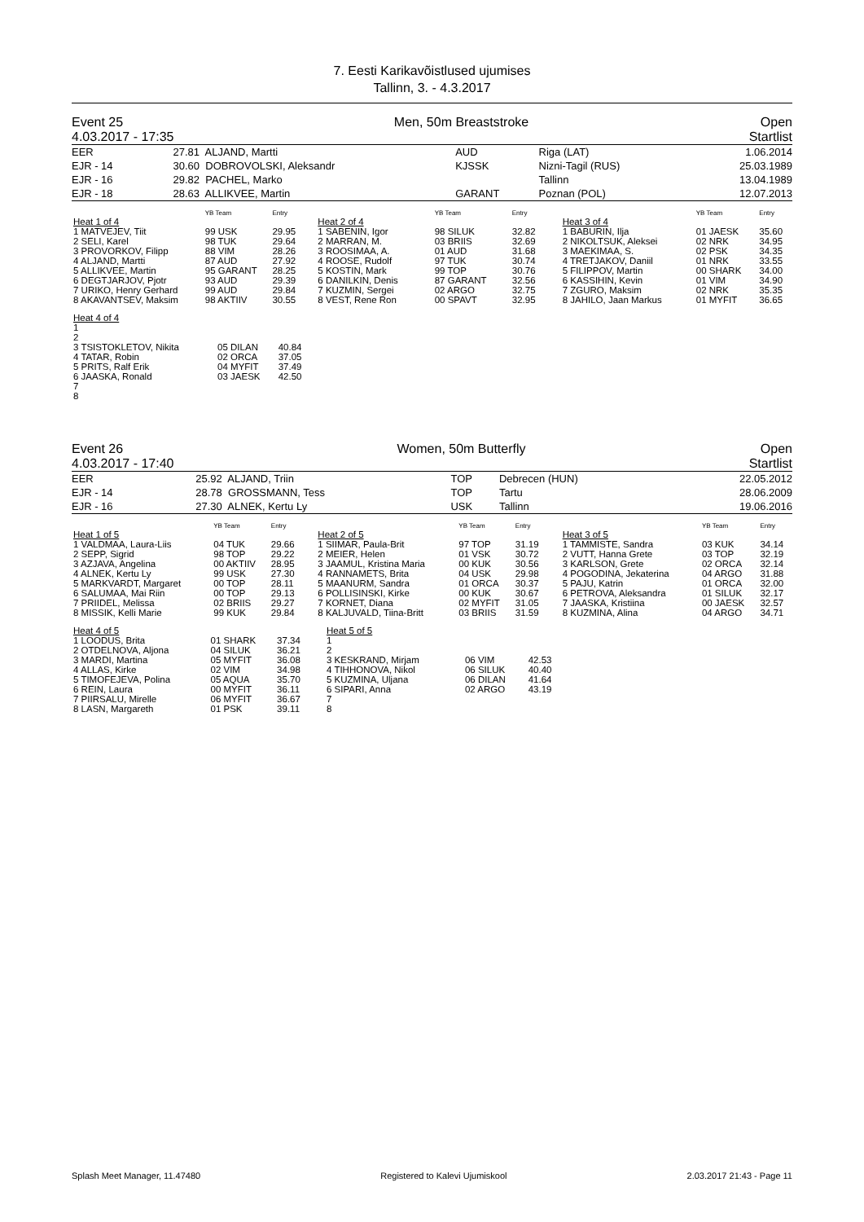7. Eesti Karikavõistlused ujumises
Tallinn, 3. - 4.3.2017
Event 25
4.03.2017 - 17:35 Men, 50m Breaststroke Open
Startlist
| EER | 27.81 | ALJAND, Martti | AUD | Riga (LAT) | 1.06.2014 |
| EJR - 14 | 30.60 | DOBROVOLSKI, Aleksandr | KJSSK | Nizni-Tagil (RUS) | 25.03.1989 |
| EJR - 16 | 29.82 | PACHEL, Marko | | Tallinn | 13.04.1989 |
| EJR - 18 | 28.63 | ALLIKVEE, Martin | GARANT | Poznan (POL) | 12.07.2013 |
| | YB Team | Entry |
| --- | --- | --- |
| Heat 1 of 4 | | |
| 1 MATVEJEV, Tiit | 99 USK | 29.95 |
| 2 SELI, Karel | 98 TUK | 29.64 |
| 3 PROVORKOV, Filipp | 88 VIM | 28.26 |
| 4 ALJAND, Martti | 87 AUD | 27.92 |
| 5 ALLIKVEE, Martin | 95 GARANT | 28.25 |
| 6 DEGTJARJOV, Pjotr | 93 AUD | 29.39 |
| 7 URIKO, Henry Gerhard | 99 AUD | 29.84 |
| 8 AKAVANTSEV, Maksim | 98 AKTIIV | 30.55 |
| | YB Team | Entry |
| --- | --- | --- |
| Heat 2 of 4 | | |
| 1 SABENIN, Igor | 98 SILUK | 32.82 |
| 2 MARRAN, M. | 03 BRIIS | 32.69 |
| 3 ROOSIMAA, A. | 01 AUD | 31.68 |
| 4 ROOSE, Rudolf | 97 TUK | 30.74 |
| 5 KOSTIN, Mark | 99 TOP | 30.76 |
| 6 DANILKIN, Denis | 87 GARANT | 32.56 |
| 7 KUZMIN, Sergei | 02 ARGO | 32.75 |
| 8 VEST, Rene Ron | 00 SPAVT | 32.95 |
| | YB Team | Entry |
| --- | --- | --- |
| Heat 3 of 4 | | |
| 1 BABURIN, Ilja | 01 JAESK | 35.60 |
| 2 NIKOLTSUK, Aleksei | 02 NRK | 34.95 |
| 3 MAEKIMAA, S. | 02 PSK | 34.35 |
| 4 TRETJAKOV, Daniil | 01 NRK | 33.55 |
| 5 FILIPPOV, Martin | 00 SHARK | 34.00 |
| 6 KASSIHIN, Kevin | 01 VIM | 34.90 |
| 7 ZGURO, Maksim | 02 NRK | 35.35 |
| 8 JAHILO, Jaan Markus | 01 MYFIT | 36.65 |
| Heat 4 of 4 | | |
| 1 | | |
| 2 | | |
| 3 TSISTOKLETOV, Nikita | 05 DILAN | 40.84 |
| 4 TATAR, Robin | 02 ORCA | 37.05 |
| 5 PRITS, Ralf Erik | 04 MYFIT | 37.49 |
| 6 JAASKA, Ronald | 03 JAESK | 42.50 |
| 7 | | |
| 8 | | |
Event 26
4.03.2017 - 17:40 Women, 50m Butterfly Open
Startlist
| EER | 25.92 | ALJAND, Triin | TOP | Debrecen (HUN) | 22.05.2012 |
| EJR - 14 | 28.78 | GROSSMANN, Tess | TOP | Tartu | 28.06.2009 |
| EJR - 16 | 27.30 | ALNEK, Kertu Ly | USK | Tallinn | 19.06.2016 |
| | YB Team | Entry |
| --- | --- | --- |
| Heat 1 of 5 | | |
| 1 VALDMAA, Laura-Liis | 04 TUK | 29.66 |
| 2 SEPP, Sigrid | 98 TOP | 29.22 |
| 3 AZJAVA, Angelina | 00 AKTIIV | 28.95 |
| 4 ALNEK, Kertu Ly | 99 USK | 27.30 |
| 5 MARKVARDT, Margaret | 00 TOP | 28.11 |
| 6 SALUMAA, Mai Riin | 00 TOP | 29.13 |
| 7 PRIIDEL, Melissa | 02 BRIIS | 29.27 |
| 8 MISSIK, Kelli Marie | 99 KUK | 29.84 |
| | YB Team | Entry |
| --- | --- | --- |
| Heat 2 of 5 | | |
| 1 SIIMAR, Paula-Brit | 97 TOP | 31.19 |
| 2 MEIER, Helen | 01 VSK | 30.72 |
| 3 JAAMUL, Kristina Maria | 00 KUK | 30.56 |
| 4 RANNAMETS, Brita | 04 USK | 29.98 |
| 5 MAANURM, Sandra | 01 ORCA | 30.37 |
| 6 POLLISINSKI, Kirke | 00 KUK | 30.67 |
| 7 KORNET, Diana | 02 MYFIT | 31.05 |
| 8 KALJUVALD, Tiina-Britt | 03 BRIIS | 31.59 |
| | YB Team | Entry |
| --- | --- | --- |
| Heat 3 of 5 | | |
| 1 TAMMISTE, Sandra | 03 KUK | 34.14 |
| 2 VUTT, Hanna Grete | 03 TOP | 32.19 |
| 3 KARLSON, Grete | 02 ORCA | 32.14 |
| 4 POGODINA, Jekaterina | 04 ARGO | 31.88 |
| 5 PAJU, Katrin | 01 ORCA | 32.00 |
| 6 PETROVA, Aleksandra | 01 SILUK | 32.17 |
| 7 JAASKA, Kristiina | 00 JAESK | 32.57 |
| 8 KUZMINA, Alina | 04 ARGO | 34.71 |
| Heat 4 of 5 | | |
| 1 LOODUS, Brita | 01 SHARK | 37.34 |
| 2 OTDELNOVA, Aljona | 04 SILUK | 36.21 |
| 3 MARDI, Martina | 05 MYFIT | 36.08 |
| 4 ALLAS, Kirke | 02 VIM | 34.98 |
| 5 TIMOFEJEVA, Polina | 05 AQUA | 35.70 |
| 6 REIN, Laura | 00 MYFIT | 36.11 |
| 7 PIIRSALU, Mirelle | 06 MYFIT | 36.67 |
| 8 LASN, Margareth | 01 PSK | 39.11 |
| Heat 5 of 5 | | |
| 1 | | |
| 2 | | |
| 3 KESKRAND, Mirjam | 06 VIM | 42.53 |
| 4 TIHHONOVA, Nikol | 06 SILUK | 40.40 |
| 5 KUZMINA, Uljana | 06 DILAN | 41.64 |
| 6 SIPARI, Anna | 02 ARGO | 43.19 |
| 7 | | |
| 8 | | |
Splash Meet Manager, 11.47480 Registered to Kalevi Ujumiskool 2.03.2017 21:43 - Page 11